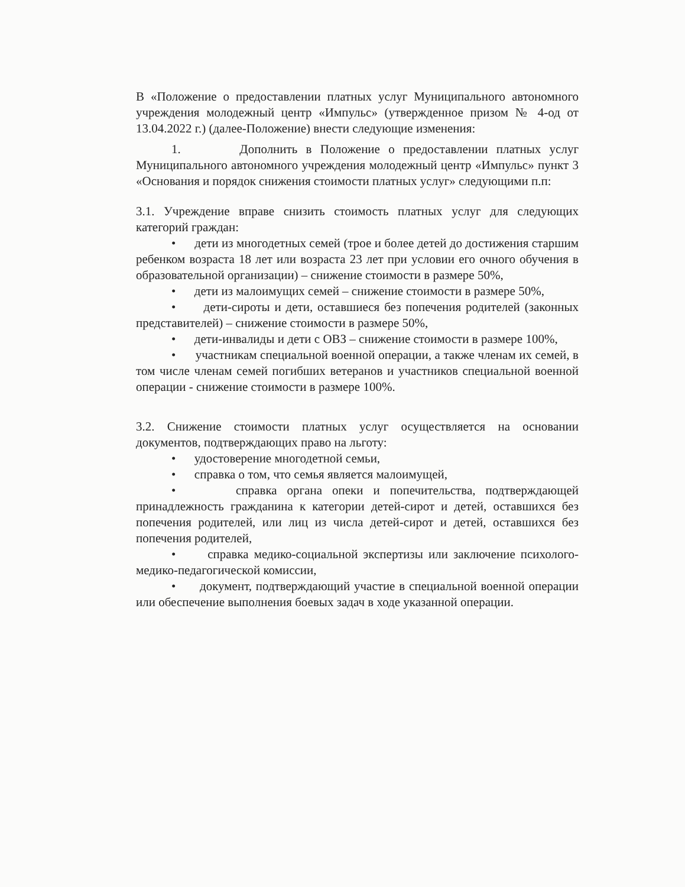В «Положение о предоставлении платных услуг Муниципального автономного учреждения молодежный центр «Импульс» (утвержденное призом № 4-од от 13.04.2022 г.) (далее-Положение) внести следующие изменения:
1. Дополнить в Положение о предоставлении платных услуг Муниципального автономного учреждения молодежный центр «Импульс» пункт 3 «Основания и порядок снижения стоимости платных услуг» следующими п.п:
3.1. Учреждение вправе снизить стоимость платных услуг для следующих категорий граждан:
• дети из многодетных семей (трое и более детей до достижения старшим ребенком возраста 18 лет или возраста 23 лет при условии его очного обучения в образовательной организации) – снижение стоимости в размере 50%,
• дети из малоимущих семей – снижение стоимости в размере 50%,
• дети-сироты и дети, оставшиеся без попечения родителей (законных представителей) – снижение стоимости в размере 50%,
• дети-инвалиды и дети с ОВЗ – снижение стоимости в размере 100%,
• участникам специальной военной операции, а также членам их семей, в том числе членам семей погибших ветеранов и участников специальной военной операции - снижение стоимости в размере 100%.
3.2. Снижение стоимости платных услуг осуществляется на основании документов, подтверждающих право на льготу:
• удостоверение многодетной семьи,
• справка о том, что семья является малоимущей,
• справка органа опеки и попечительства, подтверждающей принадлежность гражданина к категории детей-сирот и детей, оставшихся без попечения родителей, или лиц из числа детей-сирот и детей, оставшихся без попечения родителей,
• справка медико-социальной экспертизы или заключение психолого-медико-педагогической комиссии,
• документ, подтверждающий участие в специальной военной операции или обеспечение выполнения боевых задач в ходе указанной операции.